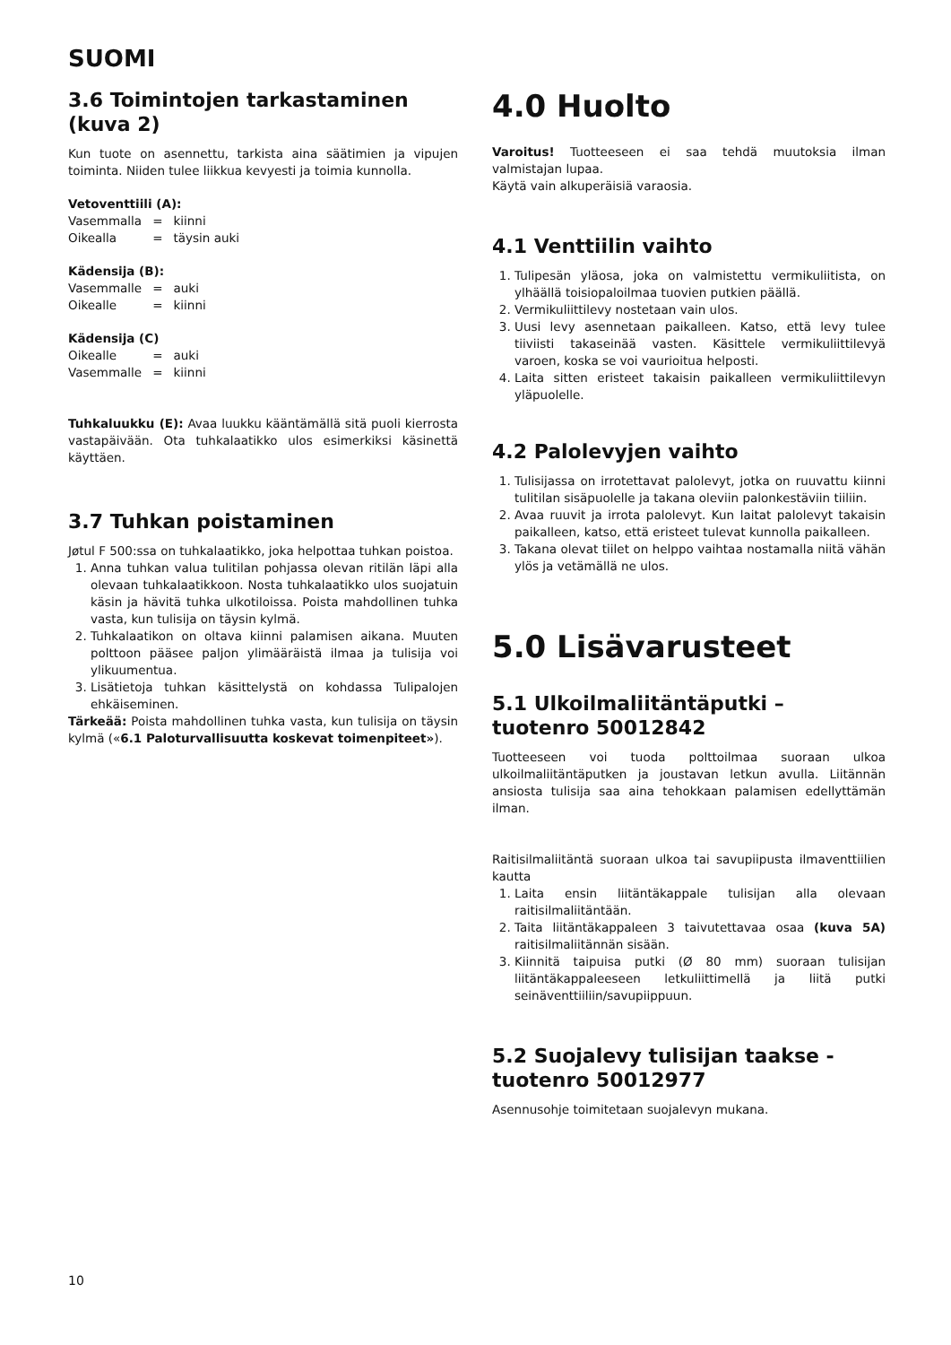SUOMI
3.6 Toimintojen tarkastaminen (kuva 2)
Kun tuote on asennettu, tarkista aina säätimien ja vipujen toiminta. Niiden tulee liikkua kevyesti ja toimia kunnolla.
Vetoventtiili (A):
| Vasemmalla | = | kiinni |
| Oikealla | = | täysin auki |
Kädensija (B):
| Vasemmalle | = | auki |
| Oikealle | = | kiinni |
Kädensija (C)
| Oikealle | = | auki |
| Vasemmalle | = | kiinni |
Tuhkaluukku (E): Avaa luukku kääntämällä sitä puoli kierrosta vastapäivään. Ota tuhkalaatikko ulos esimerkiksi käsinettä käyttäen.
3.7 Tuhkan poistaminen
Jøtul F 500:ssa on tuhkalaatikko, joka helpottaa tuhkan poistoa.
1. Anna tuhkan valua tulitilan pohjassa olevan ritilän läpi alla olevaan tuhkalaatikkoon. Nosta tuhkalaatikko ulos suojatuin käsin ja hävitä tuhka ulkotiloissa. Poista mahdollinen tuhka vasta, kun tulisija on täysin kylmä.
2. Tuhkalaatikon on oltava kiinni palamisen aikana. Muuten polttoon pääsee paljon ylimääräistä ilmaa ja tulisija voi ylikuumentua.
3. Lisätietoja tuhkan käsittelystä on kohdassa Tulipalojen ehkäiseminen.
Tärkeää: Poista mahdollinen tuhka vasta, kun tulisija on täysin kylmä («6.1 Paloturvallisuutta koskevat toimenpiteet»).
4.0 Huolto
Varoitus! Tuotteeseen ei saa tehdä muutoksia ilman valmistajan lupaa.
Käytä vain alkuperäisiä varaosia.
4.1 Venttiilin vaihto
1. Tulipesän yläosa, joka on valmistettu vermikuliitista, on ylhäällä toisiopaloilmaa tuovien putkien päällä.
2. Vermikuliittilevy nostetaan vain ulos.
3. Uusi levy asennetaan paikalleen. Katso, että levy tulee tiiviisti takaseinää vasten. Käsittele vermikuliittilevyä varoen, koska se voi vaurioitua helposti.
4. Laita sitten eristeet takaisin paikalleen vermikuliittilevyn yläpuolelle.
4.2 Palolevyjen vaihto
1. Tulisijassa on irrotettavat palolevyt, jotka on ruuvattu kiinni tulitilan sisäpuolelle ja takana oleviin palonkestäviin tiiliin.
2. Avaa ruuvit ja irrota palolevyt. Kun laitat palolevyt takaisin paikalleen, katso, että eristeet tulevat kunnolla paikalleen.
3. Takana olevat tiilet on helppo vaihtaa nostamalla niitä vähän ylös ja vetämällä ne ulos.
5.0 Lisävarusteet
5.1 Ulkoilmaliitäntäputki –
tuotenro 50012842
Tuotteeseen voi tuoda polttoilmaa suoraan ulkoa ulkoilmaliitäntäputken ja joustavan letkun avulla. Liitännän ansiosta tulisija saa aina tehokkaan palamisen edellyttämän ilman.
Raitisilmaliitäntä suoraan ulkoa tai savupiipusta ilmaventtiilien kautta
1. Laita ensin liitäntäkappale tulisijan alla olevaan raitisilmaliitäntään.
2. Taita liitäntäkappaleen 3 taivutettavaa osaa (kuva 5A) raitisilmaliitännän sisään.
3. Kiinnitä taipuisa putki (Ø 80 mm) suoraan tulisijan liitäntäkappaleeseen letkuliittimellä ja liitä putki seinäventtiiliin/savupiippuun.
5.2 Suojalevy tulisijan taakse -
tuotenro 50012977
Asennusohje toimitetaan suojalevyn mukana.
10